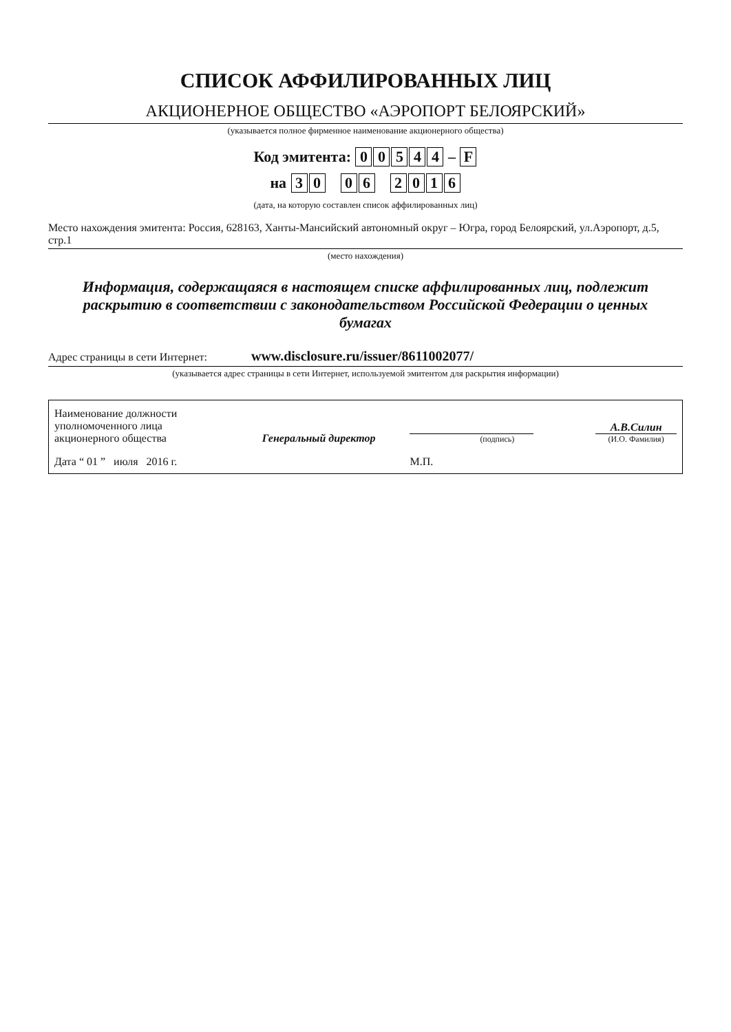СПИСОК АФФИЛИРОВАННЫХ ЛИЦ
АКЦИОНЕРНОЕ ОБЩЕСТВО «АЭРОПОРТ БЕЛОЯРСКИЙ»
(указывается полное фирменное наименование акционерного общества)
Код эмитента: 00544 – F
на 30 06 2016
(дата, на которую составлен список аффилированных лиц)
Место нахождения эмитента: Россия, 628163, Ханты-Мансийский автономный округ – Югра, город Белоярский, ул.Аэропорт, д.5, стр.1
(место нахождения)
Информация, содержащаяся в настоящем списке аффилированных лиц, подлежит раскрытию в соответствии с законодательством Российской Федерации о ценных бумагах
Адрес страницы в сети Интернет: www.disclosure.ru/issuer/8611002077/
(указывается адрес страницы в сети Интернет, используемой эмитентом для раскрытия информации)
| Наименование должности уполномоченного лица акционерного общества | Генеральный директор | (подпись) | А.В.Силин (И.О. Фамилия) |
| Дата “ 01 ” июля 2016 г. | | М.П. | |